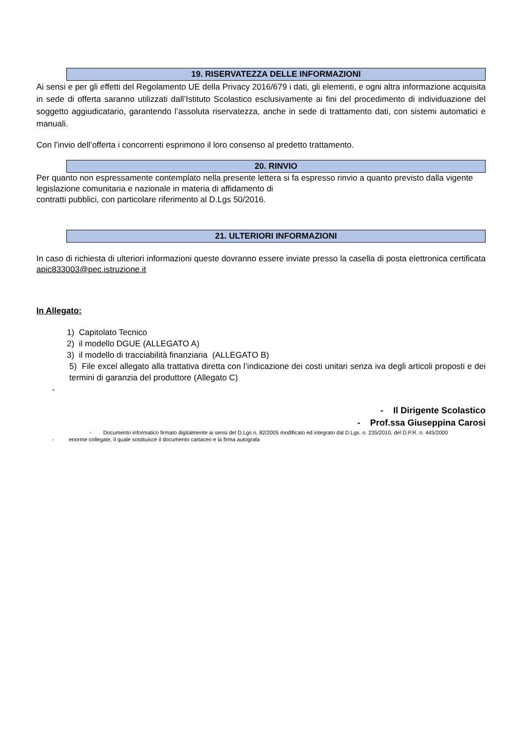19. RISERVATEZZA DELLE INFORMAZIONI
Ai sensi e per gli effetti del Regolamento UE della Privacy 2016/679 i dati, gli elementi, e ogni altra informazione acquisita in sede di offerta saranno utilizzati dall’Istituto Scolastico esclusivamente ai fini del procedimento di individuazione del soggetto aggiudicatario, garantendo l’assoluta riservatezza, anche in sede di trattamento dati, con sistemi automatici e manuali.
Con l’invio dell’offerta i concorrenti esprimono il loro consenso al predetto trattamento.
20. RINVIO
Per quanto non espressamente contemplato nella presente lettera si fa espresso rinvio a quanto previsto dalla vigente legislazione comunitaria e nazionale in materia di affidamento di
contratti pubblici, con particolare riferimento al D.Lgs 50/2016.
21. ULTERIORI INFORMAZIONI
In caso di richiesta di ulteriori informazioni queste dovranno essere inviate presso la casella di posta elettronica certificata apic833003@pec.istruzione.it
In Allegato:
1) Capitolato Tecnico
2) il modello DGUE (ALLEGATO A)
3) il modello di tracciabilità finanziaria (ALLEGATO B)
5) File excel allegato alla trattativa diretta con l’indicazione dei costi unitari senza iva degli articoli proposti e dei termini di garanzia del produttore (Allegato C)
-
- Il Dirigente Scolastico
- Prof.ssa Giuseppina Carosi
- Documento informatico firmato digitalmente ai sensi del D.Lgs n. 82/2005 modificato ed integrato dal D.Lgs. n. 235/2010, del D.P.R. n. 445/2000
- enorme collegate, il quale sostituisce il documento cartaceo e la firma autografa